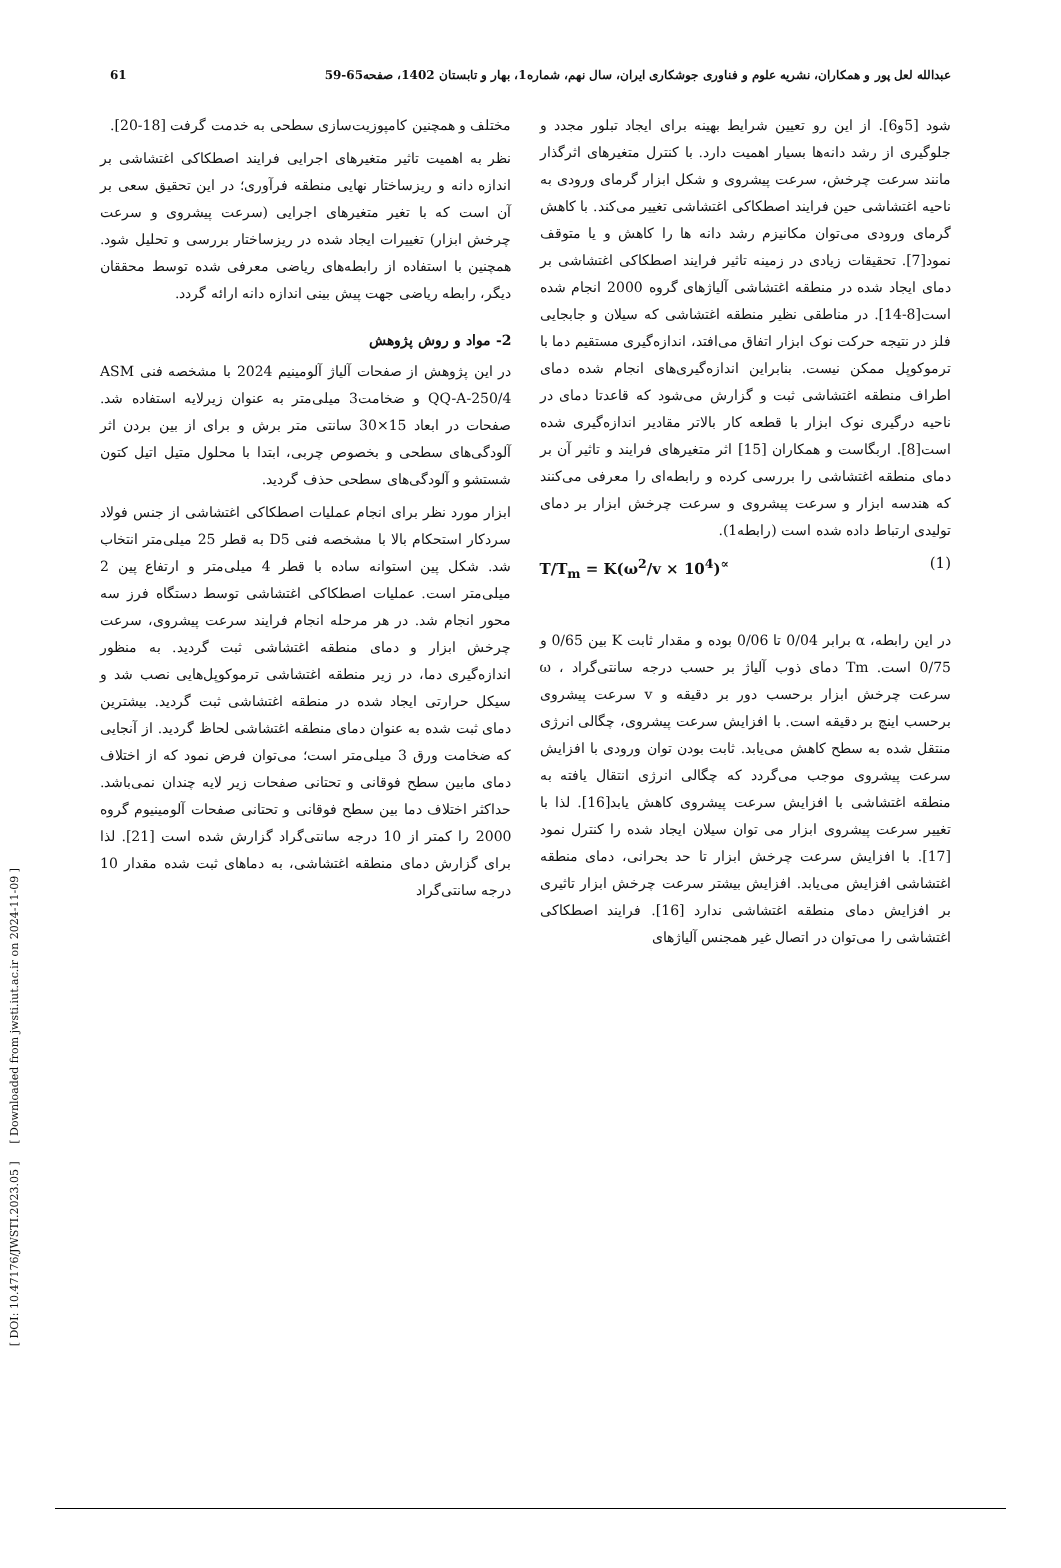[ DOI: 10.47176/JWSTI.2023.05 ] [ Downloaded from jwsti.iut.ac.ir on 2024-11-09 ]
عبدالله لعل پور و همکاران، نشریه علوم و فناوری جوشکاری ایران، سال نهم، شماره1، بهار و تابستان 1402، صفحه65-59 61
شود [5و6]. از این رو تعیین شرایط بهینه برای ایجاد تبلور مجدد و جلوگیری از رشد دانه‌ها بسیار اهمیت دارد. با کنترل متغیرهای اثرگذار مانند سرعت چرخش، سرعت پیشروی و شکل ابزار گرمای ورودی به ناحیه اغتشاشی حین فرایند اصطکاکی اغتشاشی تغییر می‌کند. با کاهش گرمای ورودی می‌توان مکانیزم رشد دانه ها را کاهش و یا متوقف نمود[7]. تحقیقات زیادی در زمینه تاثیر فرایند اصطکاکی اغتشاشی بر دمای ایجاد شده در منطقه اغتشاشی آلیاژهای گروه 2000 انجام شده است[8-14]. در مناطقی نظیر منطقه اغتشاشی که سیلان و جابجایی فلز در نتیجه حرکت نوک ابزار اتفاق می‌افتد، اندازه‌گیری مستقیم دما با ترموکوپل ممکن نیست. بنابراین اندازه‌گیری‌های انجام شده دمای اطراف منطقه اغتشاشی ثبت و گزارش می‌شود که قاعدتا دمای در ناحیه درگیری نوک ابزار با قطعه کار بالاتر مقادیر اندازه‌گیری شده است[8]. اربگاست و همکاران [15] اثر متغیرهای فرایند و تاثیر آن بر دمای منطقه اغتشاشی را بررسی کرده و رابطه‌ای را معرفی می‌کنند که هندسه ابزار و سرعت پیشروی و سرعت چرخش ابزار بر دمای تولیدی ارتباط داده شده است (رابطه1).
T/T<sub>m</sub> = K(ω<sup>2</sup>/v × 10<sup>4</sup>)<sup>∝</sup> (1)
در این رابطه، α برابر 0/04 تا 0/06 بوده و مقدار ثابت K بین 0/65 و 0/75 است. Tm دمای ذوب آلیاژ بر حسب درجه سانتی‌گراد ، ω سرعت چرخش ابزار برحسب دور بر دقیقه و v سرعت پیشروی برحسب اینچ بر دقیقه است. با افزایش سرعت پیشروی، چگالی انرژی منتقل شده به سطح کاهش می‌یابد. ثابت بودن توان ورودی با افزایش سرعت پیشروی موجب می‌گردد که چگالی انرژی انتقال یافته به منطقه اغتشاشی با افزایش سرعت پیشروی کاهش یابد[16]. لذا با تغییر سرعت پیشروی ابزار می توان سیلان ایجاد شده را کنترل نمود [17]. با افزایش سرعت چرخش ابزار تا حد بحرانی، دمای منطقه اغتشاشی افزایش می‌یابد. افزایش بیشتر سرعت چرخش ابزار تاثیری بر افزایش دمای منطقه اغتشاشی ندارد [16]. فرایند اصطکاکی اغتشاشی را می‌توان در اتصال غیر همجنس آلیاژهای
مختلف و همچنین کامپوزیت‌سازی سطحی به خدمت گرفت [18-20].
نظر به اهمیت تاثیر متغیرهای اجرایی فرایند اصطکاکی اغتشاشی بر اندازه دانه و ریزساختار نهایی منطقه فرآوری؛ در این تحقیق سعی بر آن است که با تغیر متغیرهای اجرایی (سرعت پیشروی و سرعت چرخش ابزار) تغییرات ایجاد شده در ریزساختار بررسی و تحلیل شود. همچنین با استفاده از رابطه‌های ریاضی معرفی شده توسط محققان دیگر، رابطه ریاضی جهت پیش بینی اندازه دانه ارائه گردد.
2- مواد و روش پژوهش
در این پژوهش از صفحات آلیاژ آلومینیم 2024 با مشخصه فنی ASM QQ-A-250/4 و ضخامت3 میلی‌متر به عنوان زیرلایه استفاده شد. صفحات در ابعاد 15×30 سانتی متر برش و برای از بین بردن اثر آلودگی‌های سطحی و بخصوص چربی، ابتدا با محلول متیل اتیل کتون شستشو و آلودگی‌های سطحی حذف گردید.
ابزار مورد نظر برای انجام عملیات اصطکاکی اغتشاشی از جنس فولاد سردکار استحکام بالا با مشخصه فنی D5 به قطر 25 میلی‌متر انتخاب شد. شکل پین استوانه ساده با قطر 4 میلی‌متر و ارتفاع پین 2 میلی‌متر است. عملیات اصطکاکی اغتشاشی توسط دستگاه فرز سه محور انجام شد. در هر مرحله انجام فرایند سرعت پیشروی، سرعت چرخش ابزار و دمای منطقه اغتشاشی ثبت گردید. به منظور اندازه‌گیری دما، در زیر منطقه اغتشاشی ترموکوپل‌هایی نصب شد و سیکل حرارتی ایجاد شده در منطقه اغتشاشی ثبت گردید. بیشترین دمای ثبت شده به عنوان دمای منطقه اغتشاشی لحاظ گردید. از آنجایی که ضخامت ورق 3 میلی‌متر است؛ می‌توان فرض نمود که از اختلاف دمای مابین سطح فوقانی و تحتانی صفحات زیر لایه چندان نمی‌باشد. حداکثر اختلاف دما بین سطح فوقانی و تحتانی صفحات آلومینیوم گروه 2000 را کمتر از 10 درجه سانتی‌گراد گزارش شده است [21]. لذا برای گزارش دمای منطقه اغتشاشی، به دماهای ثبت شده مقدار 10 درجه سانتی‌گراد